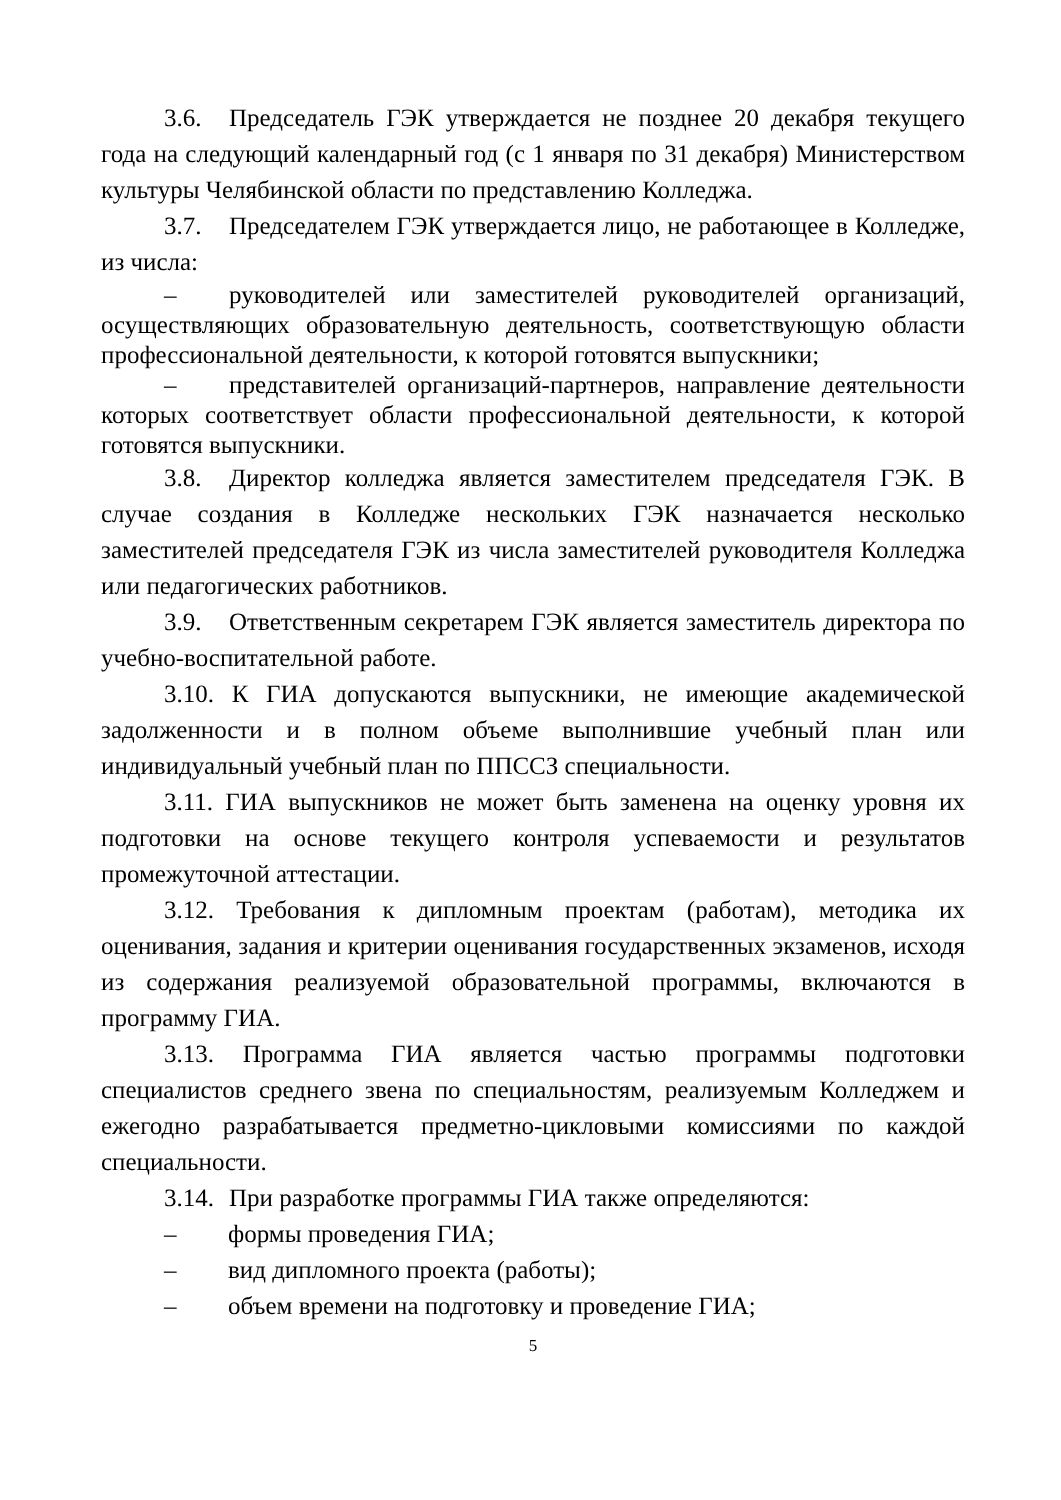3.6. Председатель ГЭК утверждается не позднее 20 декабря текущего года на следующий календарный год (с 1 января по 31 декабря) Министерством культуры Челябинской области по представлению Колледжа.
3.7. Председателем ГЭК утверждается лицо, не работающее в Колледже, из числа:
– руководителей или заместителей руководителей организаций, осуществляющих образовательную деятельность, соответствующую области профессиональной деятельности, к которой готовятся выпускники;
– представителей организаций-партнеров, направление деятельности которых соответствует области профессиональной деятельности, к которой готовятся выпускники.
3.8. Директор колледжа является заместителем председателя ГЭК. В случае создания в Колледже нескольких ГЭК назначается несколько заместителей председателя ГЭК из числа заместителей руководителя Колледжа или педагогических работников.
3.9. Ответственным секретарем ГЭК является заместитель директора по учебно-воспитательной работе.
3.10. К ГИА допускаются выпускники, не имеющие академической задолженности и в полном объеме выполнившие учебный план или индивидуальный учебный план по ППССЗ специальности.
3.11. ГИА выпускников не может быть заменена на оценку уровня их подготовки на основе текущего контроля успеваемости и результатов промежуточной аттестации.
3.12. Требования к дипломным проектам (работам), методика их оценивания, задания и критерии оценивания государственных экзаменов, исходя из содержания реализуемой образовательной программы, включаются в программу ГИА.
3.13. Программа ГИА является частью программы подготовки специалистов среднего звена по специальностям, реализуемым Колледжем и ежегодно разрабатывается предметно-цикловыми комиссиями по каждой специальности.
3.14. При разработке программы ГИА также определяются:
– формы проведения ГИА;
– вид дипломного проекта (работы);
– объем времени на подготовку и проведение ГИА;
5